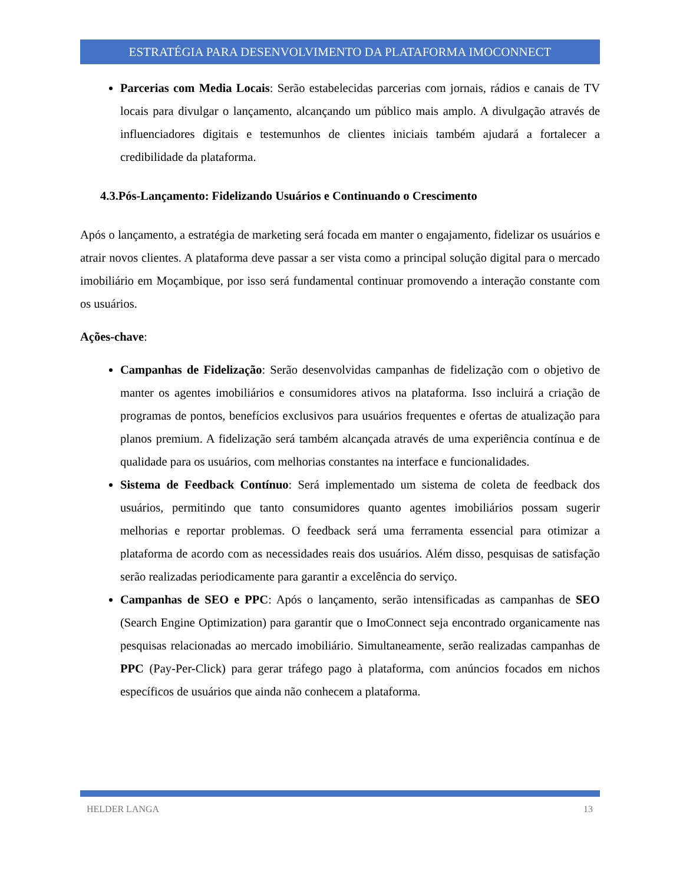ESTRATÉGIA PARA DESENVOLVIMENTO DA PLATAFORMA IMOCONNECT
Parcerias com Media Locais: Serão estabelecidas parcerias com jornais, rádios e canais de TV locais para divulgar o lançamento, alcançando um público mais amplo. A divulgação através de influenciadores digitais e testemunhos de clientes iniciais também ajudará a fortalecer a credibilidade da plataforma.
4.3.Pós-Lançamento: Fidelizando Usuários e Continuando o Crescimento
Após o lançamento, a estratégia de marketing será focada em manter o engajamento, fidelizar os usuários e atrair novos clientes. A plataforma deve passar a ser vista como a principal solução digital para o mercado imobiliário em Moçambique, por isso será fundamental continuar promovendo a interação constante com os usuários.
Ações-chave:
Campanhas de Fidelização: Serão desenvolvidas campanhas de fidelização com o objetivo de manter os agentes imobiliários e consumidores ativos na plataforma. Isso incluirá a criação de programas de pontos, benefícios exclusivos para usuários frequentes e ofertas de atualização para planos premium. A fidelização será também alcançada através de uma experiência contínua e de qualidade para os usuários, com melhorias constantes na interface e funcionalidades.
Sistema de Feedback Contínuo: Será implementado um sistema de coleta de feedback dos usuários, permitindo que tanto consumidores quanto agentes imobiliários possam sugerir melhorias e reportar problemas. O feedback será uma ferramenta essencial para otimizar a plataforma de acordo com as necessidades reais dos usuários. Além disso, pesquisas de satisfação serão realizadas periodicamente para garantir a excelência do serviço.
Campanhas de SEO e PPC: Após o lançamento, serão intensificadas as campanhas de SEO (Search Engine Optimization) para garantir que o ImoConnect seja encontrado organicamente nas pesquisas relacionadas ao mercado imobiliário. Simultaneamente, serão realizadas campanhas de PPC (Pay-Per-Click) para gerar tráfego pago à plataforma, com anúncios focados em nichos específicos de usuários que ainda não conhecem a plataforma.
HELDER LANGA 13